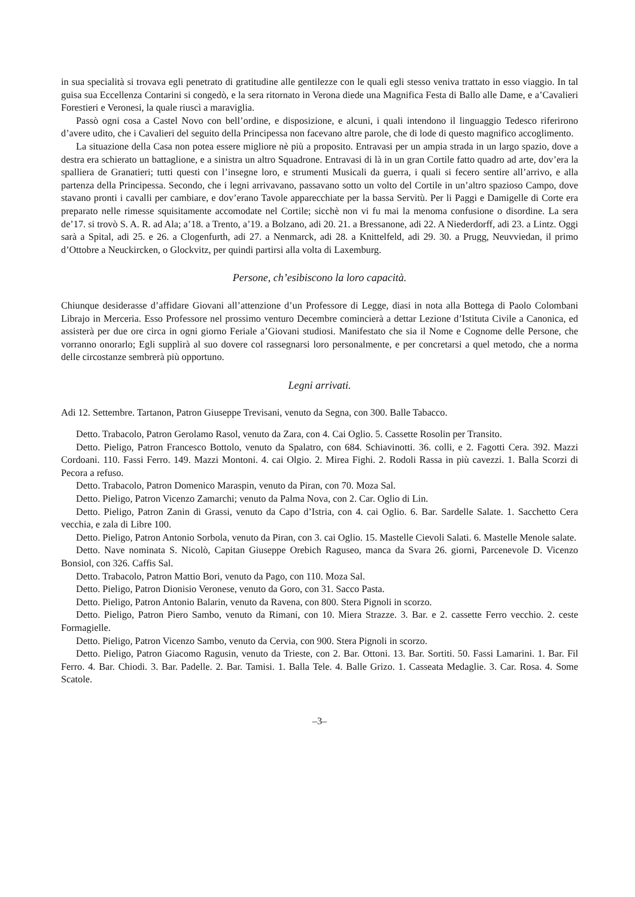in sua specialità si trovava egli penetrato di gratitudine alle gentilezze con le quali egli stesso veniva trattato in esso viaggio. In tal guisa sua Eccellenza Contarini si congedò, e la sera ritornato in Verona diede una Magnifica Festa di Ballo alle Dame, e a’Cavalieri Forestieri e Veronesi, la quale riuscì a maraviglia.
Passò ogni cosa a Castel Novo con bell’ordine, e disposizione, e alcuni, i quali intendono il linguaggio Tedesco riferirono d’avere udito, che i Cavalieri del seguito della Principessa non facevano altre parole, che di lode di questo magnifico accoglimento.
La situazione della Casa non potea essere migliore nè più a proposito. Entravasi per un ampia strada in un largo spazio, dove a destra era schierato un battaglione, e a sinistra un altro Squadrone. Entravasi di là in un gran Cortile fatto quadro ad arte, dov’era la spalliera de Granatieri; tutti questi con l’insegne loro, e strumenti Musicali da guerra, i quali si fecero sentire all’arrivo, e alla partenza della Principessa. Secondo, che i legni arrivavano, passavano sotto un volto del Cortile in un’altro spazioso Campo, dove stavano pronti i cavalli per cambiare, e dov’erano Tavole apparecchiate per la bassa Servitù. Per li Paggi e Damigelle di Corte era preparato nelle rimesse squisitamente accomodate nel Cortile; sicchè non vi fu mai la menoma confusione o disordine. La sera de’17. si trovò S. A. R. ad Ala; a’18. a Trento, a’19. a Bolzano, adi 20. 21. a Bressanone, adi 22. A Niederdorff, adi 23. a Lintz. Oggi sarà a Spital, adi 25. e 26. a Clogenfurth, adi 27. a Nenmarck, adi 28. a Knittelfeld, adi 29. 30. a Prugg, Neuvviedan, il primo d’Ottobre a Neuckircken, o Glockvitz, per quindi partirsi alla volta di Laxemburg.
Persone, ch’esibiscono la loro capacità.
Chiunque desiderasse d’affidare Giovani all’attenzione d’un Professore di Legge, diasi in nota alla Bottega di Paolo Colombani Librajo in Merceria. Esso Professore nel prossimo venturo Decembre comincierà a dettar Lezione d’Istituta Civile a Canonica, ed assisterà per due ore circa in ogni giorno Feriale a’Giovani studiosi. Manifestato che sia il Nome e Cognome delle Persone, che vorranno onorarlo; Egli supplirà al suo dovere col rassegnarsi loro personalmente, e per concretarsi a quel metodo, che a norma delle circostanze sembrerà più opportuno.
Legni arrivati.
Adi 12. Settembre. Tartanon, Patron Giuseppe Trevisani, venuto da Segna, con 300. Balle Tabacco.
Detto. Trabacolo, Patron Gerolamo Rasol, venuto da Zara, con 4. Cai Oglio. 5. Cassette Rosolin per Transito.
Detto. Pieligo, Patron Francesco Bottolo, venuto da Spalatro, con 684. Schiavinotti. 36. colli, e 2. Fagotti Cera. 392. Mazzi Cordoani. 110. Fassi Ferro. 149. Mazzi Montoni. 4. cai Olgio. 2. Mirea Fighi. 2. Rodoli Rassa in più cavezzi. 1. Balla Scorzi di Pecora a refuso.
Detto. Trabacolo, Patron Domenico Maraspin, venuto da Piran, con 70. Moza Sal.
Detto. Pieligo, Patron Vicenzo Zamarchi; venuto da Palma Nova, con 2. Car. Oglio di Lin.
Detto. Pieligo, Patron Zanin di Grassi, venuto da Capo d’Istria, con 4. cai Oglio. 6. Bar. Sardelle Salate. 1. Sacchetto Cera vecchia, e zala di Libre 100.
Detto. Pieligo, Patron Antonio Sorbola, venuto da Piran, con 3. cai Oglio. 15. Mastelle Cievoli Salati. 6. Mastelle Menole salate.
Detto. Nave nominata S. Nicolò, Capitan Giuseppe Orebich Raguseo, manca da Svara 26. giorni, Parcenevole D. Vicenzo Bonsiol, con 326. Caffis Sal.
Detto. Trabacolo, Patron Mattio Bori, venuto da Pago, con 110. Moza Sal.
Detto. Pieligo, Patron Dionisio Veronese, venuto da Goro, con 31. Sacco Pasta.
Detto. Pieligo, Patron Antonio Balarin, venuto da Ravena, con 800. Stera Pignoli in scorzo.
Detto. Pieligo, Patron Piero Sambo, venuto da Rimani, con 10. Miera Strazze. 3. Bar. e 2. cassette Ferro vecchio. 2. ceste Formagielle.
Detto. Pieligo, Patron Vicenzo Sambo, venuto da Cervia, con 900. Stera Pignoli in scorzo.
Detto. Pieligo, Patron Giacomo Ragusin, venuto da Trieste, con 2. Bar. Ottoni. 13. Bar. Sortiti. 50. Fassi Lamarini. 1. Bar. Fil Ferro. 4. Bar. Chiodi. 3. Bar. Padelle. 2. Bar. Tamisi. 1. Balla Tele. 4. Balle Grizo. 1. Casseata Medaglie. 3. Car. Rosa. 4. Some Scatole.
–3–